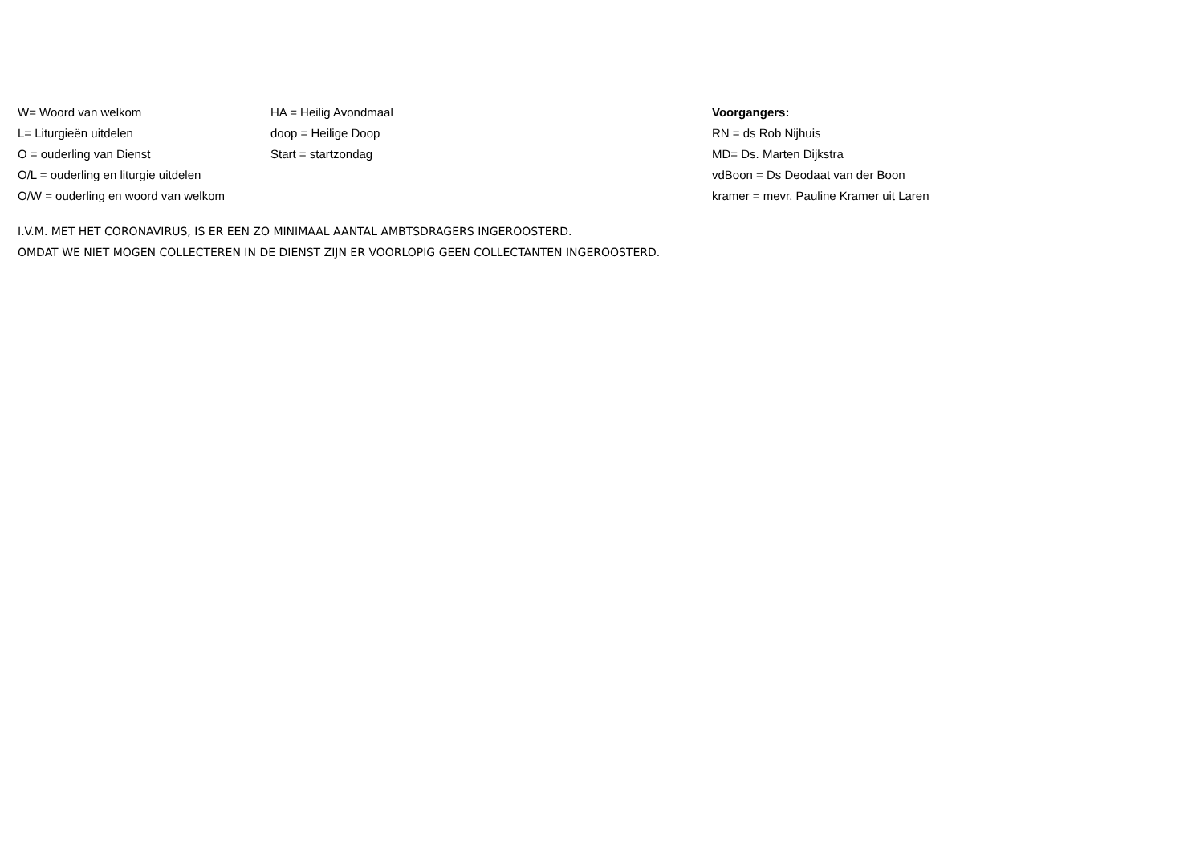W= Woord van welkom
L= Liturgieën uitdelen
O = ouderling van Dienst
O/L = ouderling en liturgie uitdelen
O/W = ouderling en woord van welkom
HA = Heilig Avondmaal
doop = Heilige Doop
Start = startzondag
Voorgangers:
RN = ds Rob Nijhuis
MD= Ds. Marten Dijkstra
vdBoon = Ds Deodaat van der Boon
kramer = mevr. Pauline Kramer uit Laren
I.V.M. MET HET CORONAVIRUS, IS ER EEN ZO MINIMAAL AANTAL AMBTSDRAGERS INGEROOSTERD.
OMDAT WE NIET MOGEN COLLECTEREN IN DE DIENST ZIJN ER VOORLOPIG GEEN COLLECTANTEN INGEROOSTERD.